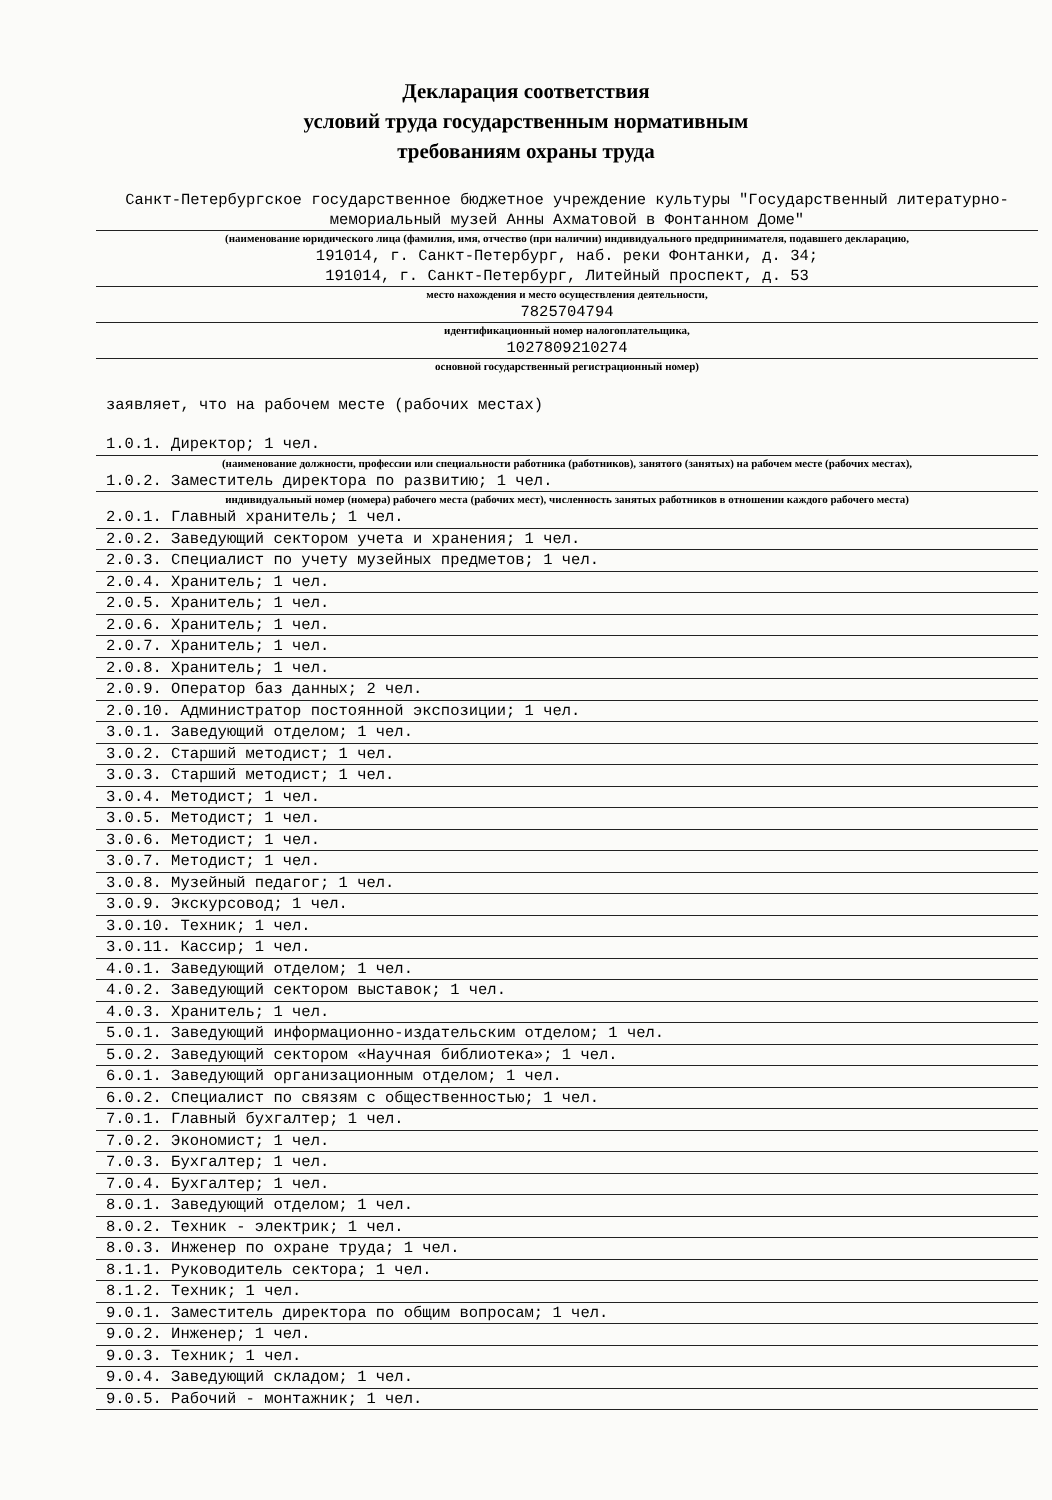Декларация соответствия
условий труда государственным нормативным
требованиям охраны труда
Санкт-Петербургское государственное бюджетное учреждение культуры "Государственный литературно-мемориальный музей Анны Ахматовой в Фонтанном Доме"
(наименование юридического лица (фамилия, имя, отчество (при наличии) индивидуального предпринимателя, подавшего декларацию,
191014, г. Санкт-Петербург, наб. реки Фонтанки, д. 34;
191014, г. Санкт-Петербург, Литейный проспект, д. 53
место нахождения и место осуществления деятельности,
7825704794
идентификационный номер налогоплательщика,
1027809210274
основной государственный регистрационный номер)
заявляет, что на рабочем месте (рабочих местах)
1.0.1. Директор; 1 чел.
(наименование должности, профессии или специальности работника (работников), занятого (занятых) на рабочем месте (рабочих местах),
1.0.2. Заместитель директора по развитию; 1 чел.
индивидуальный номер (номера) рабочего места (рабочих мест), численность занятых работников в отношении каждого рабочего места)
2.0.1. Главный хранитель; 1 чел.
2.0.2. Заведующий сектором учета и хранения; 1 чел.
2.0.3. Специалист по учету музейных предметов; 1 чел.
2.0.4. Хранитель; 1 чел.
2.0.5. Хранитель; 1 чел.
2.0.6. Хранитель; 1 чел.
2.0.7. Хранитель; 1 чел.
2.0.8. Хранитель; 1 чел.
2.0.9. Оператор баз данных; 2 чел.
2.0.10. Администратор постоянной экспозиции; 1 чел.
3.0.1. Заведующий отделом; 1 чел.
3.0.2. Старший методист; 1 чел.
3.0.3. Старший методист; 1 чел.
3.0.4. Методист; 1 чел.
3.0.5. Методист; 1 чел.
3.0.6. Методист; 1 чел.
3.0.7. Методист; 1 чел.
3.0.8. Музейный педагог; 1 чел.
3.0.9. Экскурсовод; 1 чел.
3.0.10. Техник; 1 чел.
3.0.11. Кассир; 1 чел.
4.0.1. Заведующий отделом; 1 чел.
4.0.2. Заведующий сектором выставок; 1 чел.
4.0.3. Хранитель; 1 чел.
5.0.1. Заведующий информационно-издательским отделом; 1 чел.
5.0.2. Заведующий сектором «Научная библиотека»; 1 чел.
6.0.1. Заведующий организационным отделом; 1 чел.
6.0.2. Специалист по связям с общественностью; 1 чел.
7.0.1. Главный бухгалтер; 1 чел.
7.0.2. Экономист; 1 чел.
7.0.3. Бухгалтер; 1 чел.
7.0.4. Бухгалтер; 1 чел.
8.0.1. Заведующий отделом; 1 чел.
8.0.2. Техник - электрик; 1 чел.
8.0.3. Инженер по охране труда; 1 чел.
8.1.1. Руководитель сектора; 1 чел.
8.1.2. Техник; 1 чел.
9.0.1. Заместитель директора по общим вопросам; 1 чел.
9.0.2. Инженер; 1 чел.
9.0.3. Техник; 1 чел.
9.0.4. Заведующий складом; 1 чел.
9.0.5. Рабочий - монтажник; 1 чел.